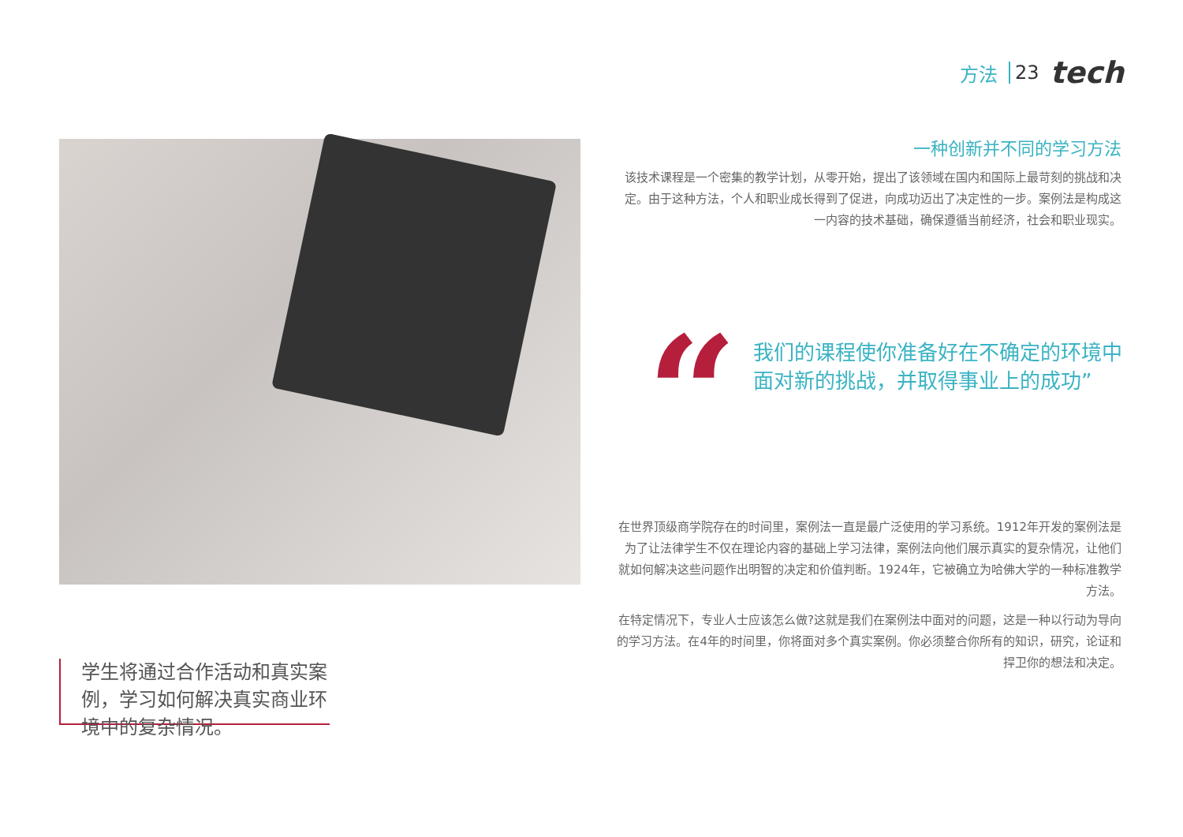方法 23 tech
一种创新并不同的学习方法
该技术课程是一个密集的教学计划，从零开始，提出了该领域在国内和国际上最苛刻的挑战和决定。由于这种方法，个人和职业成长得到了促进，向成功迈出了决定性的一步。案例法是构成这一内容的技术基础，确保遵循当前经济，社会和职业现实。
“
我们的课程使你准备好在不确定的环境中面对新的挑战，并取得事业上的成功”
在世界顶级商学院存在的时间里，案例法一直是最广泛使用的学习系统。1912年开发的案例法是为了让法律学生不仅在理论内容的基础上学习法律，案例法向他们展示真实的复杂情况，让他们就如何解决这些问题作出明智的决定和价值判断。1924年，它被确立为哈佛大学的一种标准教学方法。
在特定情况下，专业人士应该怎么做?这就是我们在案例法中面对的问题，这是一种以行动为导向的学习方法。在4年的时间里，你将面对多个真实案例。你必须整合你所有的知识，研究，论证和捍卫你的想法和决定。
学生将通过合作活动和真实案例，学习如何解决真实商业环境中的复杂情况。